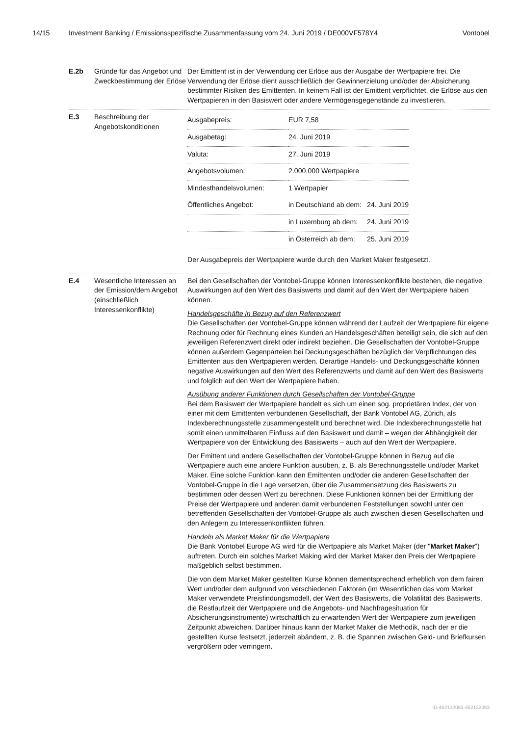14/15 Investment Banking / Emissionsspezifische Zusammenfassung vom 24. Juni 2019 / DE000VF578Y4 Vontobel
| E.2b | Gründe für das Angebot und Zweckbestimmung der Erlöse | Der Emittent ist in der Verwendung der Erlöse aus der Ausgabe der Wertpapiere frei. Die Verwendung der Erlöse dient ausschließlich der Gewinnerzielung und/oder der Absicherung bestimmter Risiken des Emittenten. In keinem Fall ist der Emittent verpflichtet, die Erlöse aus den Wertpapieren in den Basiswert oder andere Vermögensgegenstände zu investieren. |
| E.3 | Beschreibung der Angebotskonditionen | / Ausgabepreis: / EUR 7,58 / / / Ausgabetag: / 24. Juni 2019 / / / Valuta: / 27. Juni 2019 / / / Angebotsvolumen: / 2.000.000 Wertpapiere / / / Mindesthandelsvolumen: / 1 Wertpapier / / / Öffentliches Angebot: / in Deutschland ab dem: / 24. Juni 2019 / / / in Luxemburg ab dem: / 24. Juni 2019 / / / in Österreich ab dem: / 25. Juni 2019 / Der Ausgabepreis der Wertpapiere wurde durch den Market Maker festgesetzt. |
| E.4 | Wesentliche Interessen an der Emission/dem Angebot (einschließlich Interessenkonflikte) | Bei den Gesellschaften der Vontobel-Gruppe können Interessenkonflikte bestehen, die negative Auswirkungen auf den Wert des Basiswerts und damit auf den Wert der Wertpapiere haben können. Handelsgeschäfte in Bezug auf den Referenzwert Die Gesellschaften der Vontobel-Gruppe können während der Laufzeit der Wertpapiere für eigene Rechnung oder für Rechnung eines Kunden an Handelsgeschäften beteiligt sein, die sich auf den jeweiligen Referenzwert direkt oder indirekt beziehen. Die Gesellschaften der Vontobel-Gruppe können außerdem Gegenparteien bei Deckungsgeschäften bezüglich der Verpflichtungen des Emittenten aus den Wertpapieren werden. Derartige Handels- und Deckungsgeschäfte können negative Auswirkungen auf den Wert des Referenzwerts und damit auf den Wert des Basiswerts und folglich auf den Wert der Wertpapiere haben. Ausübung anderer Funktionen durch Gesellschaften der Vontobel-Gruppe Bei dem Basiswert der Wertpapiere handelt es sich um einen sog. proprietären Index, der von einer mit dem Emittenten verbundenen Gesellschaft, der Bank Vontobel AG, Zürich, als Indexberechnungsstelle zusammengestellt und berechnet wird. Die Indexberechnungsstelle hat somit einen unmittelbaren Einfluss auf den Basiswert und damit – wegen der Abhängigkeit der Wertpapiere von der Entwicklung des Basiswerts – auch auf den Wert der Wertpapiere. Der Emittent und andere Gesellschaften der Vontobel-Gruppe können in Bezug auf die Wertpapiere auch eine andere Funktion ausüben, z. B. als Berechnungsstelle und/oder Market Maker. Eine solche Funktion kann den Emittenten und/oder die anderen Gesellschaften der Vontobel-Gruppe in die Lage versetzen, über die Zusammensetzung des Basiswerts zu bestimmen oder dessen Wert zu berechnen. Diese Funktionen können bei der Ermittlung der Preise der Wertpapiere und anderen damit verbundenen Feststellungen sowohl unter den betreffenden Gesellschaften der Vontobel-Gruppe als auch zwischen diesen Gesellschaften und den Anlegern zu Interessenkonflikten führen. Handeln als Market Maker für die Wertpapiere Die Bank Vontobel Europe AG wird für die Wertpapiere als Market Maker (der " Market Maker ") auftreten. Durch ein solches Market Making wird der Market Maker den Preis der Wertpapiere maßgeblich selbst bestimmen. Die von dem Market Maker gestellten Kurse können dementsprechend erheblich von dem fairen Wert und/oder dem aufgrund von verschiedenen Faktoren (im Wesentlichen das vom Market Maker verwendete Preisfindungsmodell, der Wert des Basiswerts, die Volatilität des Basiswerts, die Restlaufzeit der Wertpapiere und die Angebots- und Nachfragesituation für Absicherungsinstrumente) wirtschaftlich zu erwartenden Wert der Wertpapiere zum jeweiligen Zeitpunkt abweichen. Darüber hinaus kann der Market Maker die Methodik, nach der er die gestellten Kurse festsetzt, jederzeit abändern, z. B. die Spannen zwischen Geld- und Briefkursen vergrößern oder verringern. |
ID-462132083-462132083